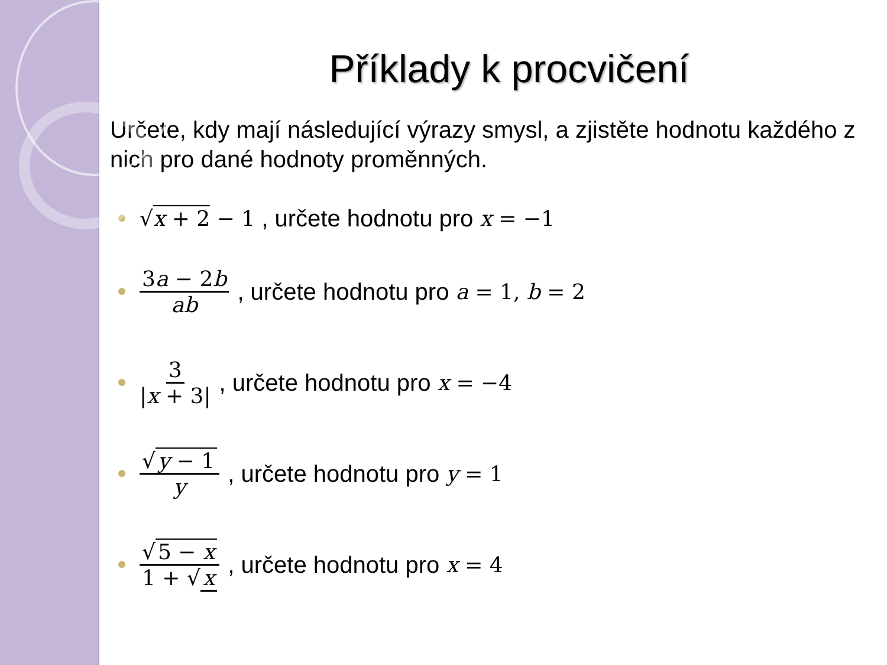Příklady k procvičení
Určete, kdy mají následující výrazy smysl, a zjistěte hodnotu každého z nich pro dané hodnoty proměnných.
√x + 2 − 1 , určete hodnotu pro x = −1
3a − 2b ab, určete hodnotu pro a = 1, b = 2
3 |x + 3|, určete hodnotu pro x = −4
√ y − 1 y, určete hodnotu pro y = 1
√ 5 − x 1 + √ x, určete hodnotu pro x = 4